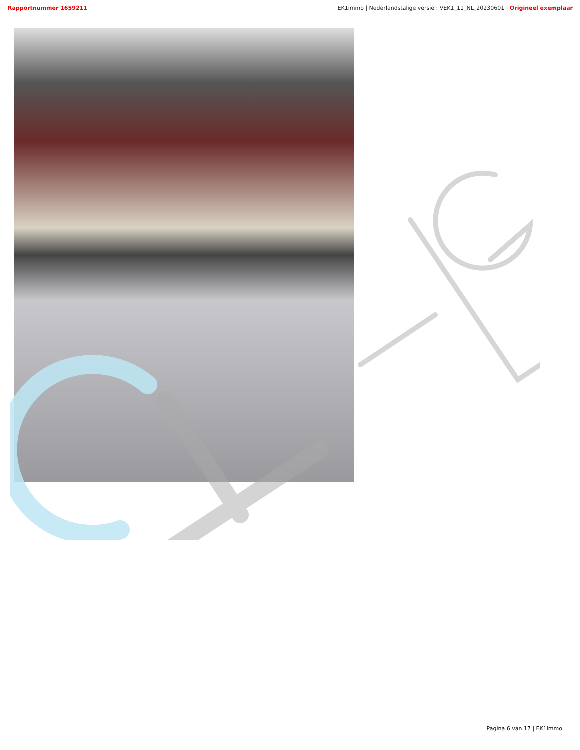Rapportnummer 1659211 EK1immo | Nederlandstalige versie : VEK1_11_NL_20230601 | Origineel exemplaar
Pagina 6 van 17 | EK1immo